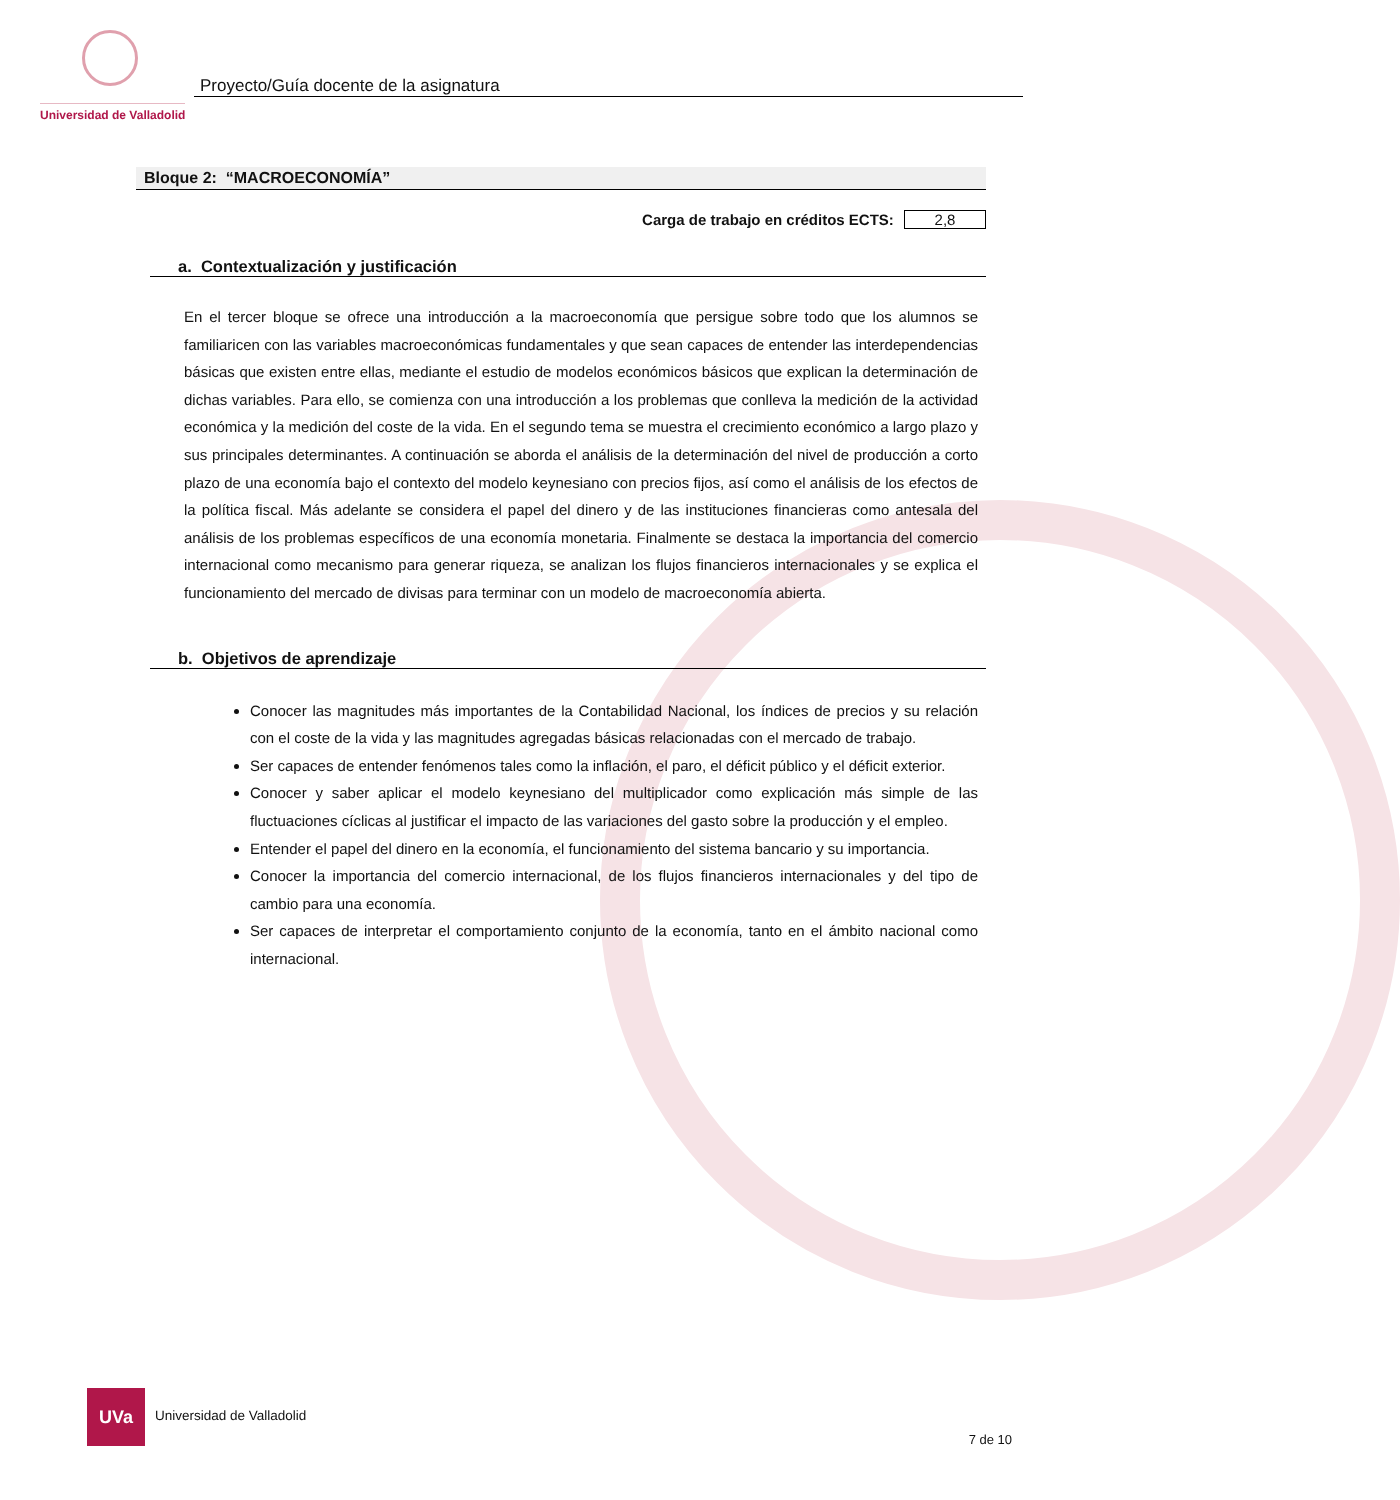Universidad de Valladolid
Proyecto/Guía docente de la asignatura
Bloque 2: “MACROECONOMÍA”
Carga de trabajo en créditos ECTS: 2,8
a. Contextualización y justificación
En el tercer bloque se ofrece una introducción a la macroeconomía que persigue sobre todo que los alumnos se familiaricen con las variables macroeconómicas fundamentales y que sean capaces de entender las interdependencias básicas que existen entre ellas, mediante el estudio de modelos económicos básicos que explican la determinación de dichas variables. Para ello, se comienza con una introducción a los problemas que conlleva la medición de la actividad económica y la medición del coste de la vida. En el segundo tema se muestra el crecimiento económico a largo plazo y sus principales determinantes. A continuación se aborda el análisis de la determinación del nivel de producción a corto plazo de una economía bajo el contexto del modelo keynesiano con precios fijos, así como el análisis de los efectos de la política fiscal. Más adelante se considera el papel del dinero y de las instituciones financieras como antesala del análisis de los problemas específicos de una economía monetaria. Finalmente se destaca la importancia del comercio internacional como mecanismo para generar riqueza, se analizan los flujos financieros internacionales y se explica el funcionamiento del mercado de divisas para terminar con un modelo de macroeconomía abierta.
b. Objetivos de aprendizaje
Conocer las magnitudes más importantes de la Contabilidad Nacional, los índices de precios y su relación con el coste de la vida y las magnitudes agregadas básicas relacionadas con el mercado de trabajo.
Ser capaces de entender fenómenos tales como la inflación, el paro, el déficit público y el déficit exterior.
Conocer y saber aplicar el modelo keynesiano del multiplicador como explicación más simple de las fluctuaciones cíclicas al justificar el impacto de las variaciones del gasto sobre la producción y el empleo.
Entender el papel del dinero en la economía, el funcionamiento del sistema bancario y su importancia.
Conocer la importancia del comercio internacional, de los flujos financieros internacionales y del tipo de cambio para una economía.
Ser capaces de interpretar el comportamiento conjunto de la economía, tanto en el ámbito nacional como internacional.
UVa Universidad de Valladolid
7 de 10